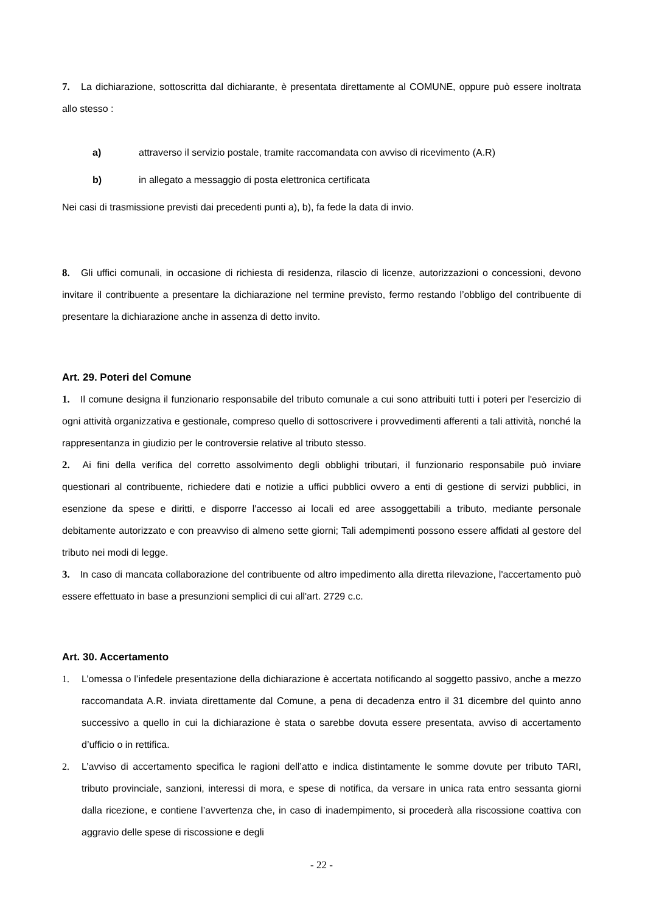7. La dichiarazione, sottoscritta dal dichiarante, è presentata direttamente al COMUNE, oppure può essere inoltrata allo stesso :
a) attraverso il servizio postale, tramite raccomandata con avviso di ricevimento (A.R)
b) in allegato a messaggio di posta elettronica certificata
Nei casi di trasmissione previsti dai precedenti punti a), b), fa fede la data di invio.
8. Gli uffici comunali, in occasione di richiesta di residenza, rilascio di licenze, autorizzazioni o concessioni, devono invitare il contribuente a presentare la dichiarazione nel termine previsto, fermo restando l’obbligo del contribuente di presentare la dichiarazione anche in assenza di detto invito.
Art. 29. Poteri del Comune
1. Il comune designa il funzionario responsabile del tributo comunale a cui sono attribuiti tutti i poteri per l'esercizio di ogni attività organizzativa e gestionale, compreso quello di sottoscrivere i provvedimenti afferenti a tali attività, nonché la rappresentanza in giudizio per le controversie relative al tributo stesso.
2. Ai fini della verifica del corretto assolvimento degli obblighi tributari, il funzionario responsabile può inviare questionari al contribuente, richiedere dati e notizie a uffici pubblici ovvero a enti di gestione di servizi pubblici, in esenzione da spese e diritti, e disporre l'accesso ai locali ed aree assoggettabili a tributo, mediante personale debitamente autorizzato e con preavviso di almeno sette giorni; Tali adempimenti possono essere affidati al gestore del tributo nei modi di legge.
3. In caso di mancata collaborazione del contribuente od altro impedimento alla diretta rilevazione, l'accertamento può essere effettuato in base a presunzioni semplici di cui all'art. 2729 c.c.
Art. 30. Accertamento
1. L’omessa o l’infedele presentazione della dichiarazione è accertata notificando al soggetto passivo, anche a mezzo raccomandata A.R. inviata direttamente dal Comune, a pena di decadenza entro il 31 dicembre del quinto anno successivo a quello in cui la dichiarazione è stata o sarebbe dovuta essere presentata, avviso di accertamento d’ufficio o in rettifica.
2. L’avviso di accertamento specifica le ragioni dell’atto e indica distintamente le somme dovute per tributo TARI, tributo provinciale, sanzioni, interessi di mora, e spese di notifica, da versare in unica rata entro sessanta giorni dalla ricezione, e contiene l’avvertenza che, in caso di inadempimento, si procederà alla riscossione coattiva con aggravio delle spese di riscossione e degli
- 22 -